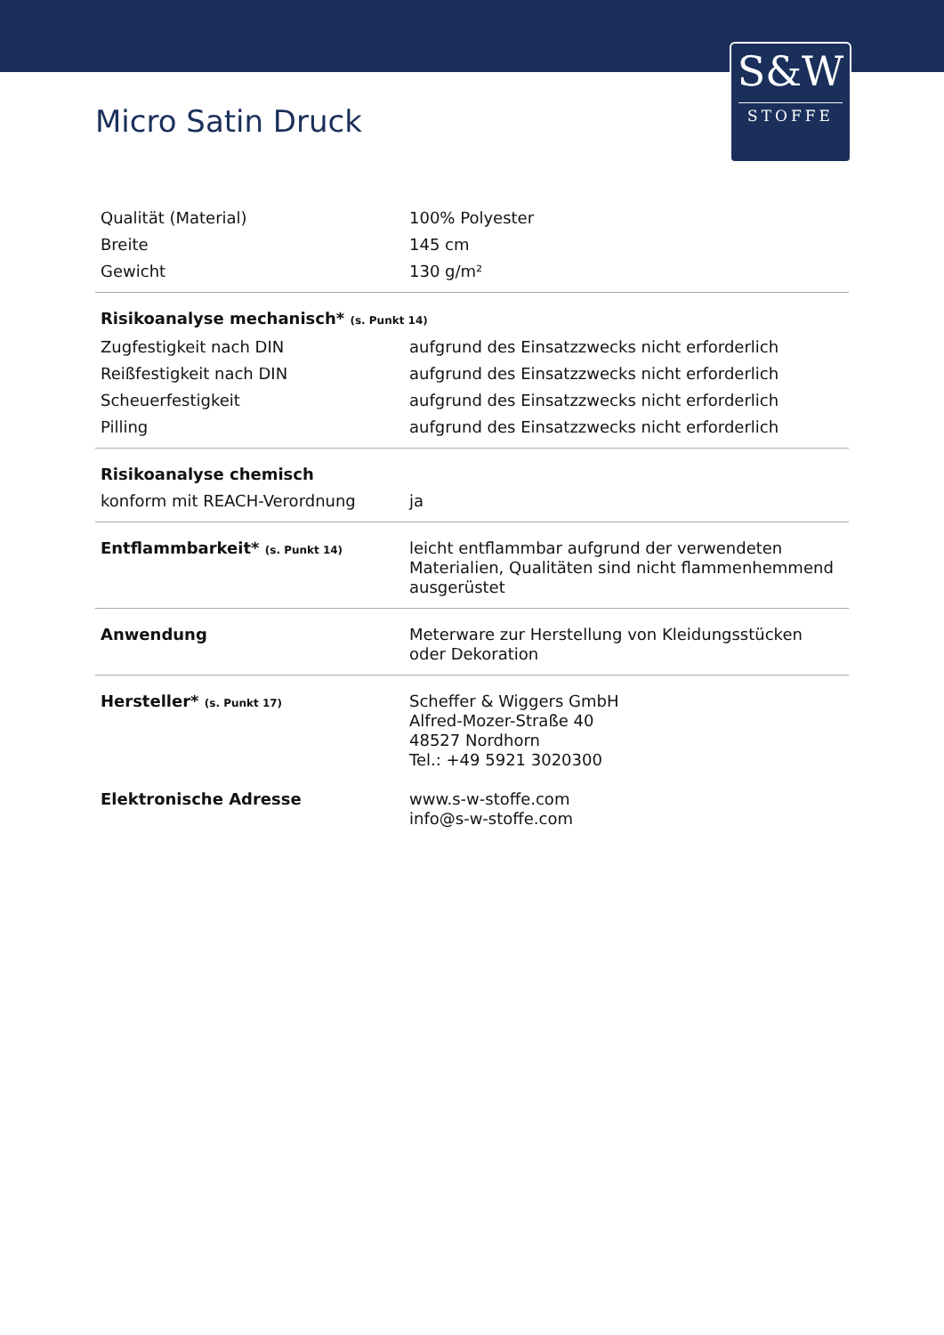S&W
STOFFE
Micro Satin Druck
| Qualität (Material) | 100% Polyester |
| Breite | 145 cm |
| Gewicht | 130 g/m² |
| Risikoanalyse mechanisch* (s. Punkt 14) | |
| Zugfestigkeit nach DIN | aufgrund des Einsatzzwecks nicht erforderlich |
| Reißfestigkeit nach DIN | aufgrund des Einsatzzwecks nicht erforderlich |
| Scheuerfestigkeit | aufgrund des Einsatzzwecks nicht erforderlich |
| Pilling | aufgrund des Einsatzzwecks nicht erforderlich |
| Risikoanalyse chemisch | |
| konform mit REACH-Verordnung | ja |
| Entflammbarkeit* (s. Punkt 14) | leicht entflammbar aufgrund der verwendeten Materialien, Qualitäten sind nicht flammenhemmend ausgerüstet |
| Anwendung | Meterware zur Herstellung von Kleidungsstücken oder Dekoration |
| Hersteller* (s. Punkt 17) | Scheffer & Wiggers GmbH Alfred-Mozer-Straße 40 48527 Nordhorn Tel.: +49 5921 3020300 |
| Elektronische Adresse | www.s-w-stoffe.com info@s-w-stoffe.com |